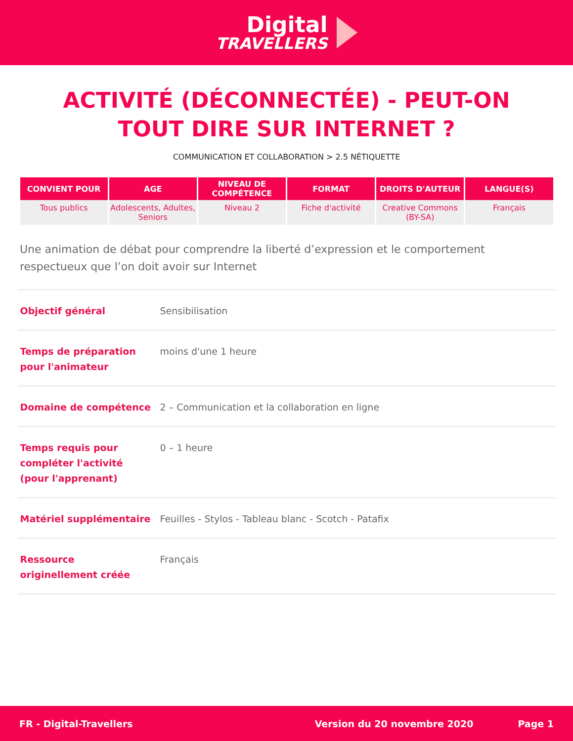Digital
TRAVELLERS
ACTIVITÉ (DÉCONNECTÉE) - PEUT-ON TOUT DIRE SUR INTERNET ?
COMMUNICATION ET COLLABORATION > 2.5 NÉTIQUETTE
| CONVIENT POUR | AGE | NIVEAU DE COMPÉTENCE | FORMAT | DROITS D'AUTEUR | LANGUE(S) |
| --- | --- | --- | --- | --- | --- |
| Tous publics | Adolescents, Adultes, Seniors | Niveau 2 | Fiche d'activité | Creative Commons (BY-SA) | Français |
Une animation de débat pour comprendre la liberté d’expression et le comportement respectueux que l’on doit avoir sur Internet
| Objectif général | Sensibilisation |
| Temps de préparation pour l'animateur | moins d'une 1 heure |
| Domaine de compétence | 2 – Communication et la collaboration en ligne |
| Temps requis pour compléter l'activité (pour l'apprenant) | 0 – 1 heure |
| Matériel supplémentaire | Feuilles - Stylos - Tableau blanc - Scotch - Patafix |
| Ressource originellement créée | Français |
FR - Digital-Travellers Version du 20 novembre 2020 Page 1